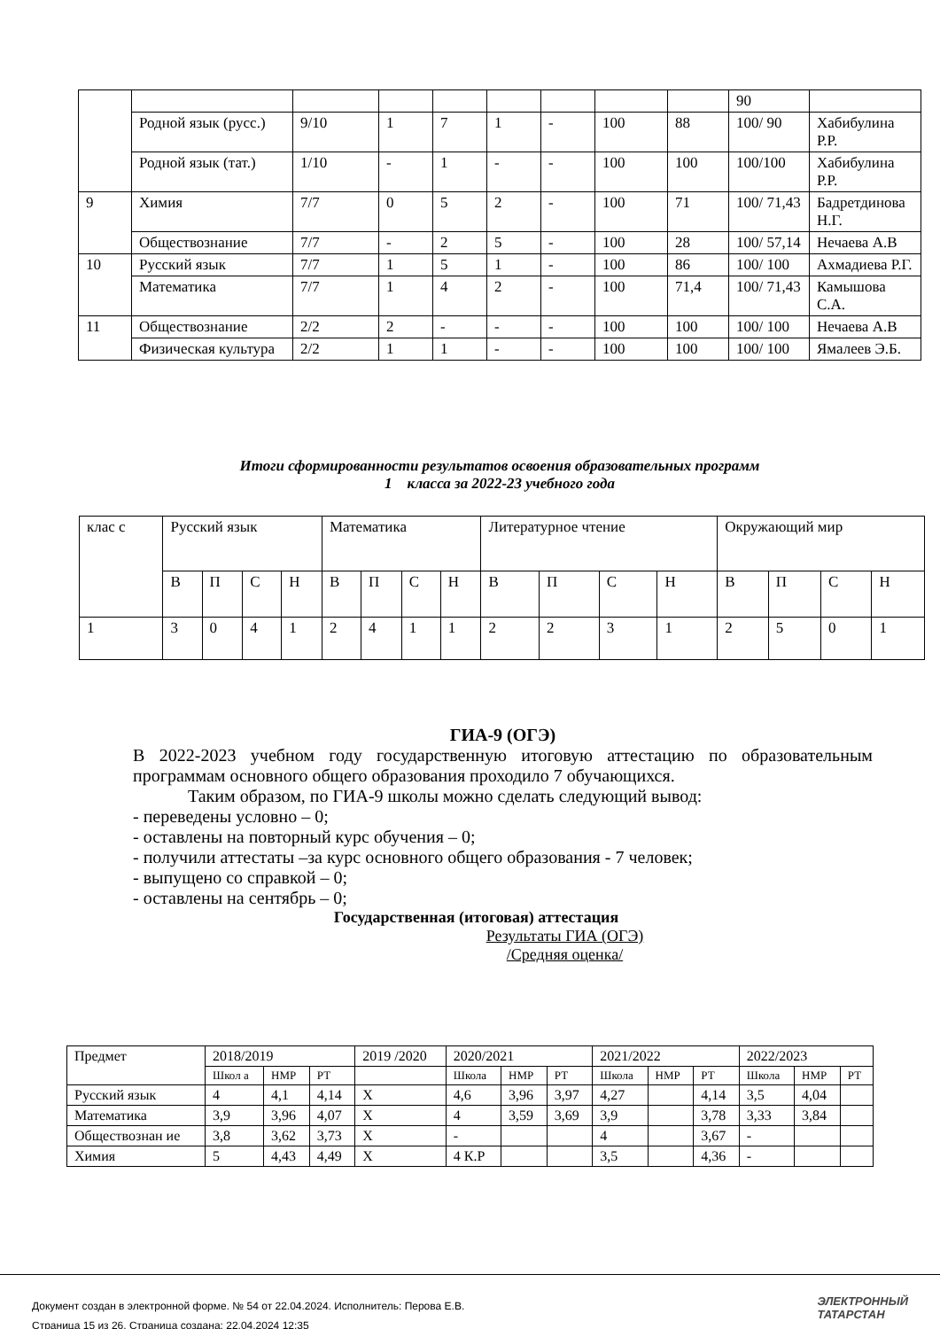| | | | | | | | | | 90 | |
| | Родной язык (русс.) | 9/10 | 1 | 7 | 1 | - | 100 | 88 | 100/ 90 | Хабибулина Р.Р. |
| | Родной язык (тат.) | 1/10 | - | 1 | - | - | 100 | 100 | 100/100 | Хабибулина Р.Р. |
| 9 | Химия | 7/7 | 0 | 5 | 2 | - | 100 | 71 | 100/ 71,43 | Бадретдинова Н.Г. |
| | Обществознание | 7/7 | - | 2 | 5 | - | 100 | 28 | 100/ 57,14 | Нечаева А.В |
| 10 | Русский язык | 7/7 | 1 | 5 | 1 | - | 100 | 86 | 100/ 100 | Ахмадиева Р.Г. |
| | Математика | 7/7 | 1 | 4 | 2 | - | 100 | 71,4 | 100/ 71,43 | Камышова С.А. |
| 11 | Обществознание | 2/2 | 2 | - | - | - | 100 | 100 | 100/ 100 | Нечаева А.В |
| | Физическая культура | 2/2 | 1 | 1 | - | - | 100 | 100 | 100/ 100 | Ямалеев Э.Б. |
Итоги сформированности результатов освоения образовательных программ
1 класса за 2022-23 учебного года
| клас с | Русский язык | | | | Математика | | | | Литературное чтение | | | | Окружающий мир | | | |
| --- | --- | --- | --- | --- | --- | --- | --- | --- | --- | --- | --- | --- | --- | --- | --- | --- |
| | В | П | С | Н | В | П | С | Н | В | П | С | Н | В | П | С | Н |
| 1 | 3 | 0 | 4 | 1 | 2 | 4 | 1 | 1 | 2 | 2 | 3 | 1 | 2 | 5 | 0 | 1 |
ГИА-9 (ОГЭ)
В 2022-2023 учебном году государственную итоговую аттестацию по образовательным программам основного общего образования проходило 7 обучающихся.
Таким образом, по ГИА-9 школы можно сделать следующий вывод:
- переведены условно – 0;
- оставлены на повторный курс обучения – 0;
- получили аттестаты –за курс основного общего образования - 7 человек;
- выпущено со справкой – 0;
- оставлены на сентябрь – 0;
Государственная (итоговая) аттестация
Результаты ГИА (ОГЭ)
/Средняя оценка/
| Предмет | 2018/2019 | | | 2019 /2020 | 2020/2021 | | | 2021/2022 | | | 2022/2023 | | |
| | Школ а | НМР | РТ | | Школа | НМР | РТ | Школа | НМР | РТ | Школа | НМР | РТ |
| Русский язык | 4 | 4,1 | 4,14 | Х | 4,6 | 3,96 | 3,97 | 4,27 | | 4,14 | 3,5 | 4,04 | |
| Математика | 3,9 | 3,96 | 4,07 | Х | 4 | 3,59 | 3,69 | 3,9 | | 3,78 | 3,33 | 3,84 | |
| Обществознан ие | 3,8 | 3,62 | 3,73 | Х | - | | | 4 | | 3,67 | - | | |
| Химия | 5 | 4,43 | 4,49 | Х | 4 К.Р | | | 3,5 | | 4,36 | - | | |
ЭЛЕКТРОННЫЙ
ТАТАРСТАН
Документ создан в электронной форме. № 54 от 22.04.2024. Исполнитель: Перова Е.В.
Страница 15 из 26. Страница создана: 22.04.2024 12:35